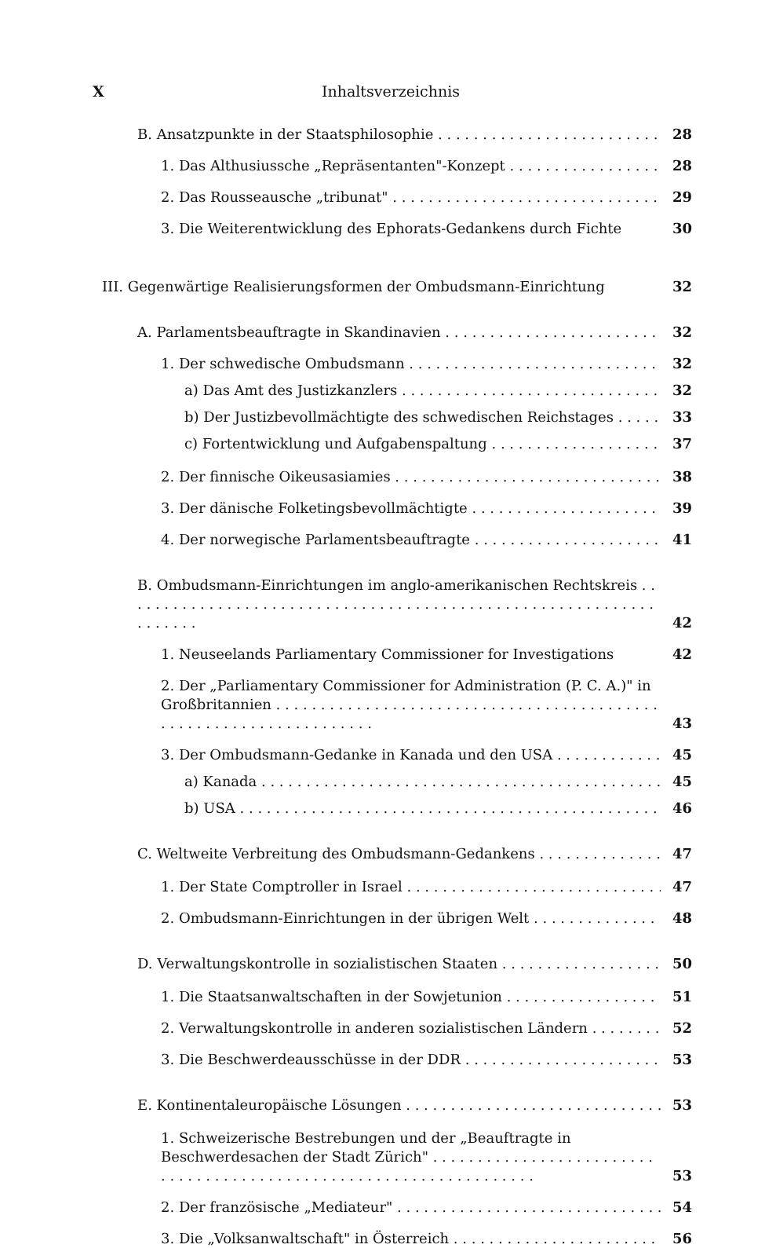X Inhaltsverzeichnis
B. Ansatzpunkte in der Staatsphilosophie 28
1. Das Althusiussche „Repräsentanten"-Konzept 28
2. Das Rousseausche „tribunat" 29
3. Die Weiterentwicklung des Ephorats-Gedankens durch Fichte 30
III. Gegenwärtige Realisierungsformen der Ombudsmann-Einrichtung 32
A. Parlamentsbeauftragte in Skandinavien 32
1. Der schwedische Ombudsmann 32
a) Das Amt des Justizkanzlers 32
b) Der Justizbevollmächtigte des schwedischen Reichstages 33
c) Fortentwicklung und Aufgabenspaltung 37
2. Der finnische Oikeusasiamies 38
3. Der dänische Folketingsbevollmächtigte 39
4. Der norwegische Parlamentsbeauftragte 41
B. Ombudsmann-Einrichtungen im anglo-amerikanischen Rechtskreis 42
1. Neuseelands Parliamentary Commissioner for Investigations 42
2. Der „Parliamentary Commissioner for Administration (P. C. A.)" in Großbritannien 43
3. Der Ombudsmann-Gedanke in Kanada und den USA 45
a) Kanada 45
b) USA 46
C. Weltweite Verbreitung des Ombudsmann-Gedankens 47
1. Der State Comptroller in Israel 47
2. Ombudsmann-Einrichtungen in der übrigen Welt 48
D. Verwaltungskontrolle in sozialistischen Staaten 50
1. Die Staatsanwaltschaften in der Sowjetunion 51
2. Verwaltungskontrolle in anderen sozialistischen Ländern 52
3. Die Beschwerdeausschüsse in der DDR 53
E. Kontinentaleuropäische Lösungen 53
1. Schweizerische Bestrebungen und der „Beauftragte in Beschwerdesachen der Stadt Zürich" 53
2. Der französische „Mediateur" 54
3. Die „Volksanwaltschaft" in Österreich 56